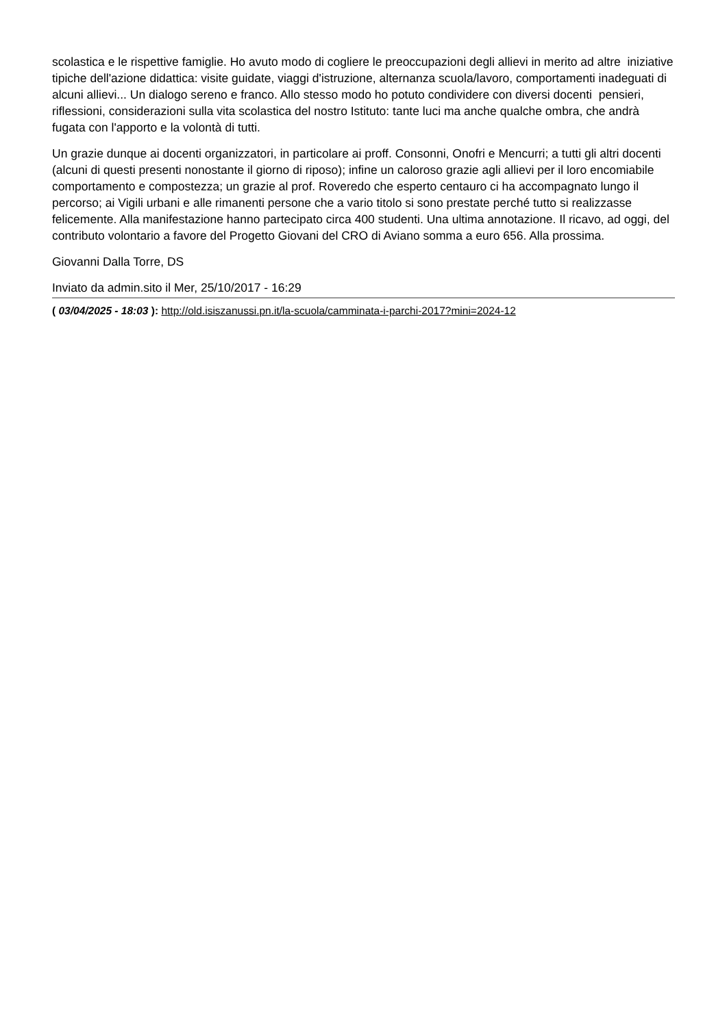scolastica e le rispettive famiglie. Ho avuto modo di cogliere le preoccupazioni degli allievi in merito ad altre iniziative tipiche dell'azione didattica: visite guidate, viaggi d'istruzione, alternanza scuola/lavoro, comportamenti inadeguati di alcuni allievi... Un dialogo sereno e franco. Allo stesso modo ho potuto condividere con diversi docenti pensieri, riflessioni, considerazioni sulla vita scolastica del nostro Istituto: tante luci ma anche qualche ombra, che andrà fugata con l'apporto e la volontà di tutti.
Un grazie dunque ai docenti organizzatori, in particolare ai proff. Consonni, Onofri e Mencurri; a tutti gli altri docenti (alcuni di questi presenti nonostante il giorno di riposo); infine un caloroso grazie agli allievi per il loro encomiabile comportamento e compostezza; un grazie al prof. Roveredo che esperto centauro ci ha accompagnato lungo il percorso; ai Vigili urbani e alle rimanenti persone che a vario titolo si sono prestate perché tutto si realizzasse felicemente. Alla manifestazione hanno partecipato circa 400 studenti. Una ultima annotazione. Il ricavo, ad oggi, del contributo volontario a favore del Progetto Giovani del CRO di Aviano somma a euro 656. Alla prossima.
Giovanni Dalla Torre, DS
Inviato da admin.sito il Mer, 25/10/2017 - 16:29
( 03/04/2025 - 18:03 ): http://old.isiszanussi.pn.it/la-scuola/camminata-i-parchi-2017?mini=2024-12